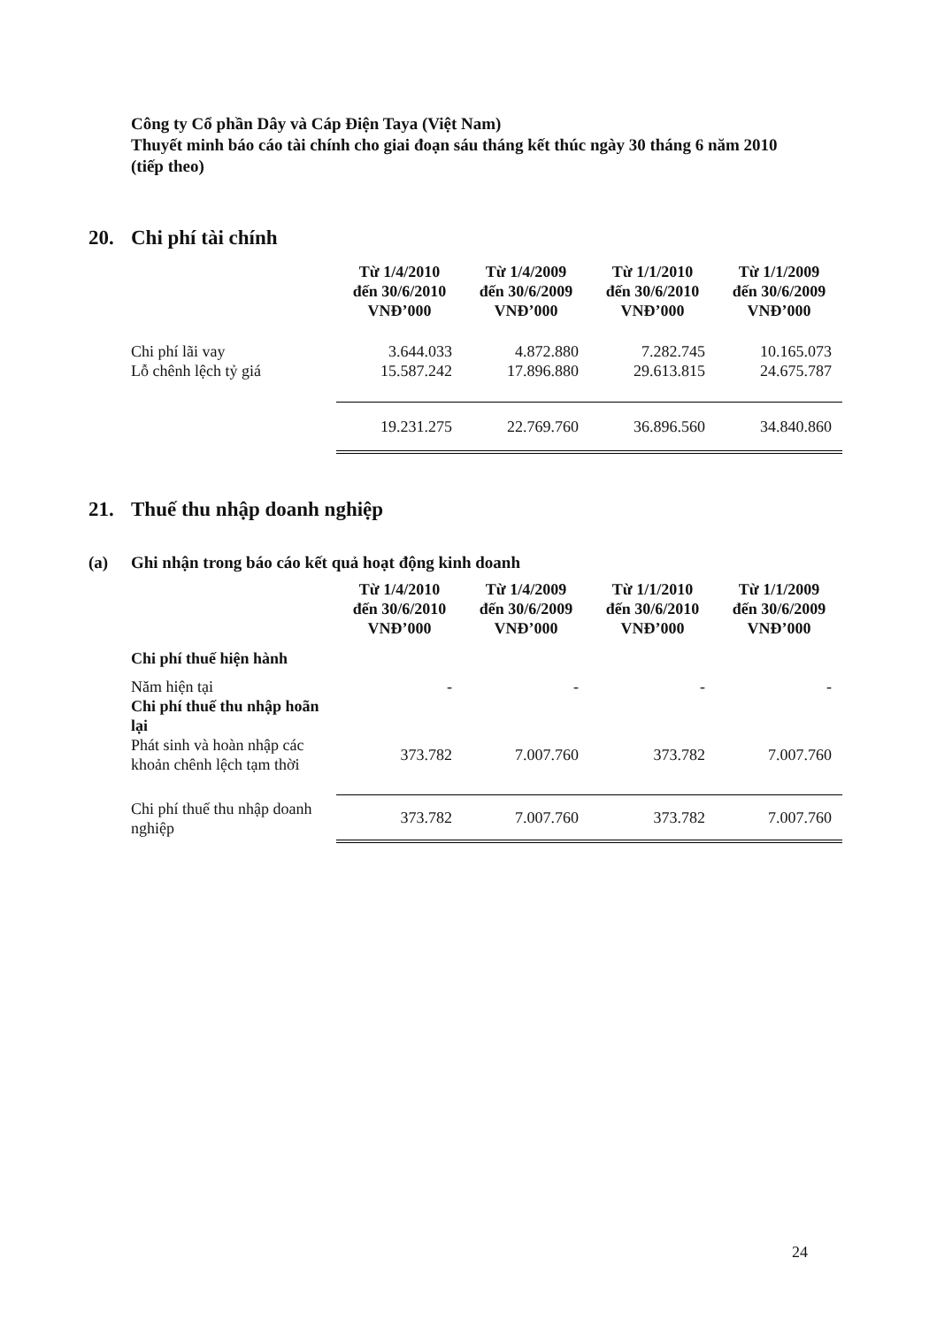Công ty Cổ phần Dây và Cáp Điện Taya (Việt Nam)
Thuyết minh báo cáo tài chính cho giai đoạn sáu tháng kết thúc ngày 30 tháng 6 năm 2010 (tiếp theo)
20. Chi phí tài chính
| | Từ 1/4/2010 đến 30/6/2010 VNĐ’000 | Từ 1/4/2009 đến 30/6/2009 VNĐ’000 | Từ 1/1/2010 đến 30/6/2010 VNĐ’000 | Từ 1/1/2009 đến 30/6/2009 VNĐ’000 |
| Chi phí lãi vay | 3.644.033 | 4.872.880 | 7.282.745 | 10.165.073 |
| Lỗ chênh lệch tỷ giá | 15.587.242 | 17.896.880 | 29.613.815 | 24.675.787 |
| | 19.231.275 | 22.769.760 | 36.896.560 | 34.840.860 |
21. Thuế thu nhập doanh nghiệp
(a) Ghi nhận trong báo cáo kết quả hoạt động kinh doanh
| | Từ 1/4/2010 đến 30/6/2010 VNĐ’000 | Từ 1/4/2009 đến 30/6/2009 VNĐ’000 | Từ 1/1/2010 đến 30/6/2010 VNĐ’000 | Từ 1/1/2009 đến 30/6/2009 VNĐ’000 |
| Chi phí thuế hiện hành | | | | |
| Năm hiện tại | - | - | - | - |
| Chi phí thuế thu nhập hoãn lại | | | | |
| Phát sinh và hoàn nhập các khoản chênh lệch tạm thời | 373.782 | 7.007.760 | 373.782 | 7.007.760 |
| Chi phí thuế thu nhập doanh nghiệp | 373.782 | 7.007.760 | 373.782 | 7.007.760 |
24